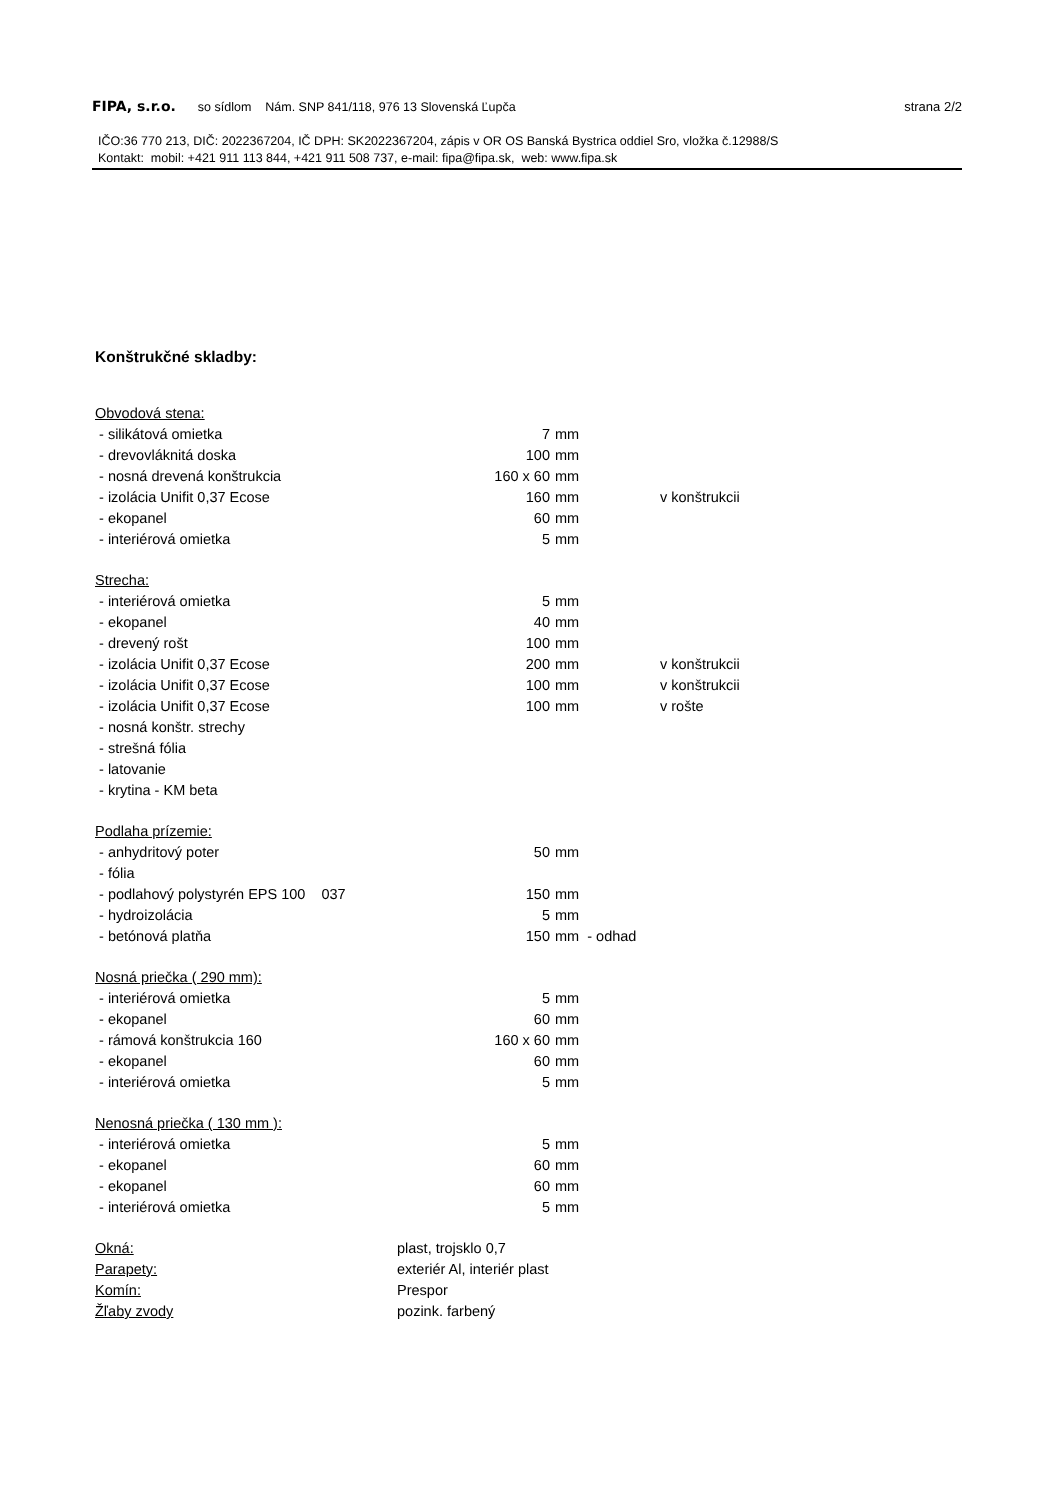FIPA, s.r.o. so sídlom Nám. SNP 841/118, 976 13 Slovenská Ľupča strana 2/2
IČO:36 770 213, DIČ: 2022367204, IČ DPH: SK2022367204, zápis v OR OS Banská Bystrica oddiel Sro, vložka č.12988/S
Kontakt: mobil: +421 911 113 844, +421 911 508 737, e-mail: fipa@fipa.sk, web: www.fipa.sk
Konštrukčné skladby:
| Obvodová stena: | | | |
| - silikátová omietka | 7 | mm | |
| - drevovláknitá doska | 100 | mm | |
| - nosná drevená konštrukcia | 160 x 60 | mm | |
| - izolácia Unifit 0,37 Ecose | 160 | mm | v konštrukcii |
| - ekopanel | 60 | mm | |
| - interiérová omietka | 5 | mm | |
| Strecha: | | | |
| - interiérová omietka | 5 | mm | |
| - ekopanel | 40 | mm | |
| - drevený rošt | 100 | mm | |
| - izolácia Unifit 0,37 Ecose | 200 | mm | v konštrukcii |
| - izolácia Unifit 0,37 Ecose | 100 | mm | v konštrukcii |
| - izolácia Unifit 0,37 Ecose | 100 | mm | v rošte |
| - nosná konštr. strechy | | | |
| - strešná fólia | | | |
| - latovanie | | | |
| - krytina - KM beta | | | |
| Podlaha prízemie: | | | |
| - anhydritový poter | 50 | mm | |
| - fólia | | | |
| - podlahový polystyrén EPS 100 037 | 150 | mm | |
| - hydroizolácia | 5 | mm | |
| - betónová platňa | 150 | mm - odhad | |
| Nosná priečka ( 290 mm): | | | |
| - interiérová omietka | 5 | mm | |
| - ekopanel | 60 | mm | |
| - rámová konštrukcia 160 | 160 x 60 | mm | |
| - ekopanel | 60 | mm | |
| - interiérová omietka | 5 | mm | |
| Nenosná priečka ( 130 mm ): | | | |
| - interiérová omietka | 5 | mm | |
| - ekopanel | 60 | mm | |
| - ekopanel | 60 | mm | |
| - interiérová omietka | 5 | mm | |
| Okná: | plast, trojsklo 0,7 |
| Parapety: | exteriér Al, interiér plast |
| Komín: | Prespor |
| Žľaby zvody | pozink. farbený |